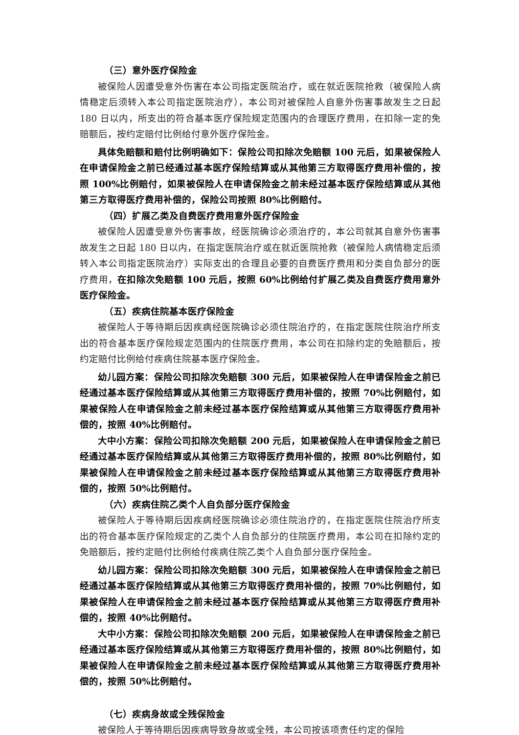（三）意外医疗保险金
被保险人因遭受意外伤害在本公司指定医院治疗，或在就近医院抢救（被保险人病情稳定后须转入本公司指定医院治疗），本公司对被保险人自意外伤害事故发生之日起 180 日以内，所支出的符合基本医疗保险规定范围内的合理医疗费用，在扣除一定的免赔额后，按约定赔付比例给付意外医疗保险金。
具体免赔额和赔付比例明确如下：保险公司扣除次免赔额 100 元后，如果被保险人在申请保险金之前已经通过基本医疗保险结算或从其他第三方取得医疗费用补偿的，按照 100%比例赔付，如果被保险人在申请保险金之前未经过基本医疗保险结算或从其他第三方取得医疗费用补偿的，保险公司按照 80%比例赔付。
（四）扩展乙类及自费医疗费用意外医疗保险金
被保险人因遭受意外伤害事故，经医院确诊必须治疗的，本公司就其自意外伤害事故发生之日起 180 日以内，在指定医院治疗或在就近医院抢救（被保险人病情稳定后须转入本公司指定医院治疗）实际支出的合理且必要的自费医疗费用和分类自负部分的医疗费用，在扣除次免赔额 100 元后，按照 60%比例给付扩展乙类及自费医疗费用意外医疗保险金。
（五）疾病住院基本医疗保险金
被保险人于等待期后因疾病经医院确诊必须住院治疗的，在指定医院住院治疗所支出的符合基本医疗保险规定范围内的住院医疗费用，本公司在扣除约定的免赔额后，按约定赔付比例给付疾病住院基本医疗保险金。
幼儿园方案：保险公司扣除次免赔额 300 元后，如果被保险人在申请保险金之前已经通过基本医疗保险结算或从其他第三方取得医疗费用补偿的，按照 70%比例赔付，如果被保险人在申请保险金之前未经过基本医疗保险结算或从其他第三方取得医疗费用补偿的，按照 40%比例赔付。
大中小方案：保险公司扣除次免赔额 200 元后，如果被保险人在申请保险金之前已经通过基本医疗保险结算或从其他第三方取得医疗费用补偿的，按照 80%比例赔付，如果被保险人在申请保险金之前未经过基本医疗保险结算或从其他第三方取得医疗费用补偿的，按照 50%比例赔付。
（六）疾病住院乙类个人自负部分医疗保险金
被保险人于等待期后因疾病经医院确诊必须住院治疗的，在指定医院住院治疗所支出的符合基本医疗保险规定的乙类个人自负部分的住院医疗费用，本公司在扣除约定的免赔额后，按约定赔付比例给付疾病住院乙类个人自负部分医疗保险金。
幼儿园方案：保险公司扣除次免赔额 300 元后，如果被保险人在申请保险金之前已经通过基本医疗保险结算或从其他第三方取得医疗费用补偿的，按照 70%比例赔付，如果被保险人在申请保险金之前未经过基本医疗保险结算或从其他第三方取得医疗费用补偿的，按照 40%比例赔付。
大中小方案：保险公司扣除次免赔额 200 元后，如果被保险人在申请保险金之前已经通过基本医疗保险结算或从其他第三方取得医疗费用补偿的，按照 80%比例赔付，如果被保险人在申请保险金之前未经过基本医疗保险结算或从其他第三方取得医疗费用补偿的，按照 50%比例赔付。
（七）疾病身故或全残保险金
被保险人于等待期后因疾病导致身故或全残，本公司按该项责任约定的保险